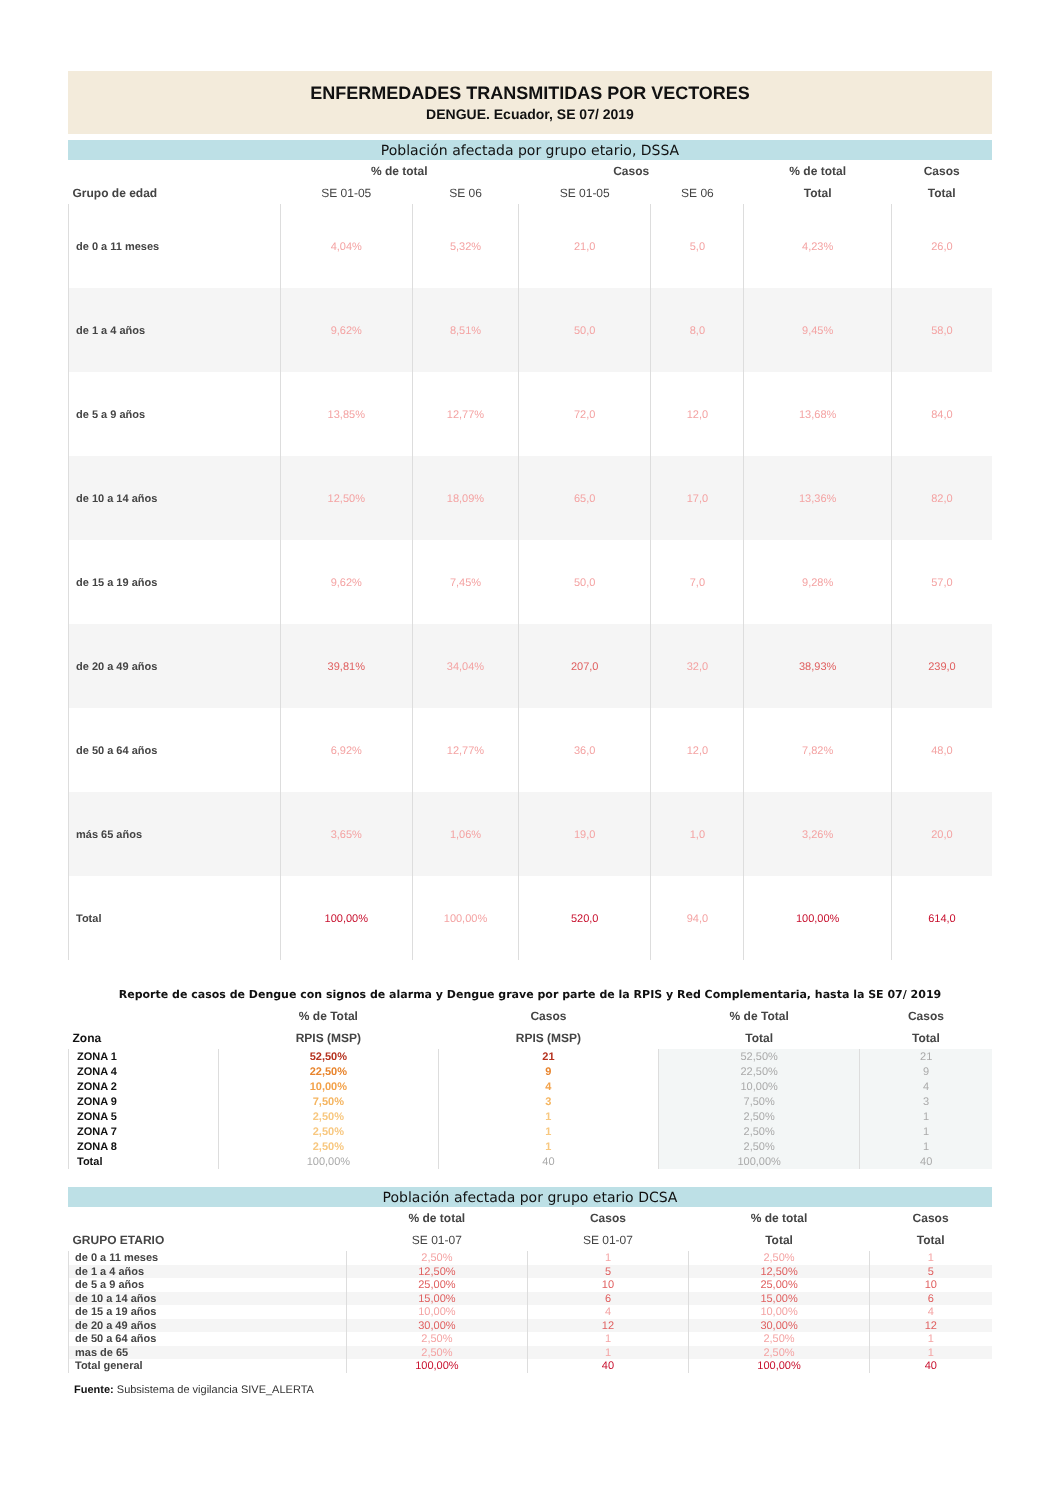ENFERMEDADES TRANSMITIDAS POR VECTORES
DENGUE. Ecuador, SE 07/ 2019
Población afectada por grupo etario, DSSA
| | % de total | | Casos | | % de total | Casos |
| --- | --- | --- | --- | --- | --- | --- |
| Grupo de edad | SE 01-05 | SE 06 | SE 01-05 | SE 06 | Total | Total |
| de 0 a 11 meses | 4,04% | 5,32% | 21,0 | 5,0 | 4,23% | 26,0 |
| de 1 a 4 años | 9,62% | 8,51% | 50,0 | 8,0 | 9,45% | 58,0 |
| de 5 a 9 años | 13,85% | 12,77% | 72,0 | 12,0 | 13,68% | 84,0 |
| de 10 a 14 años | 12,50% | 18,09% | 65,0 | 17,0 | 13,36% | 82,0 |
| de 15 a 19 años | 9,62% | 7,45% | 50,0 | 7,0 | 9,28% | 57,0 |
| de 20 a 49 años | 39,81% | 34,04% | 207,0 | 32,0 | 38,93% | 239,0 |
| de 50 a 64 años | 6,92% | 12,77% | 36,0 | 12,0 | 7,82% | 48,0 |
| más 65 años | 3,65% | 1,06% | 19,0 | 1,0 | 3,26% | 20,0 |
| Total | 100,00% | 100,00% | 520,0 | 94,0 | 100,00% | 614,0 |
Reporte de casos de Dengue con signos de alarma y Dengue grave por parte de la RPIS y Red Complementaria, hasta la SE 07/ 2019
| | % de Total | Casos | % de Total | Casos |
| --- | --- | --- | --- | --- |
| Zona | RPIS (MSP) | RPIS (MSP) | Total | Total |
| ZONA 1 | 52,50% | 21 | 52,50% | 21 |
| ZONA 4 | 22,50% | 9 | 22,50% | 9 |
| ZONA 2 | 10,00% | 4 | 10,00% | 4 |
| ZONA 9 | 7,50% | 3 | 7,50% | 3 |
| ZONA 5 | 2,50% | 1 | 2,50% | 1 |
| ZONA 7 | 2,50% | 1 | 2,50% | 1 |
| ZONA 8 | 2,50% | 1 | 2,50% | 1 |
| Total | 100,00% | 40 | 100,00% | 40 |
Población afectada por grupo etario DCSA
| | % de total | Casos | % de total | Casos |
| --- | --- | --- | --- | --- |
| GRUPO ETARIO | SE 01-07 | SE 01-07 | Total | Total |
| de 0 a 11 meses | 2,50% | 1 | 2,50% | 1 |
| de 1 a 4 años | 12,50% | 5 | 12,50% | 5 |
| de 5 a 9 años | 25,00% | 10 | 25,00% | 10 |
| de 10 a 14 años | 15,00% | 6 | 15,00% | 6 |
| de 15 a 19 años | 10,00% | 4 | 10,00% | 4 |
| de 20 a 49 años | 30,00% | 12 | 30,00% | 12 |
| de 50 a 64 años | 2,50% | 1 | 2,50% | 1 |
| mas de 65 | 2,50% | 1 | 2,50% | 1 |
| Total general | 100,00% | 40 | 100,00% | 40 |
Fuente: Subsistema de vigilancia SIVE_ALERTA